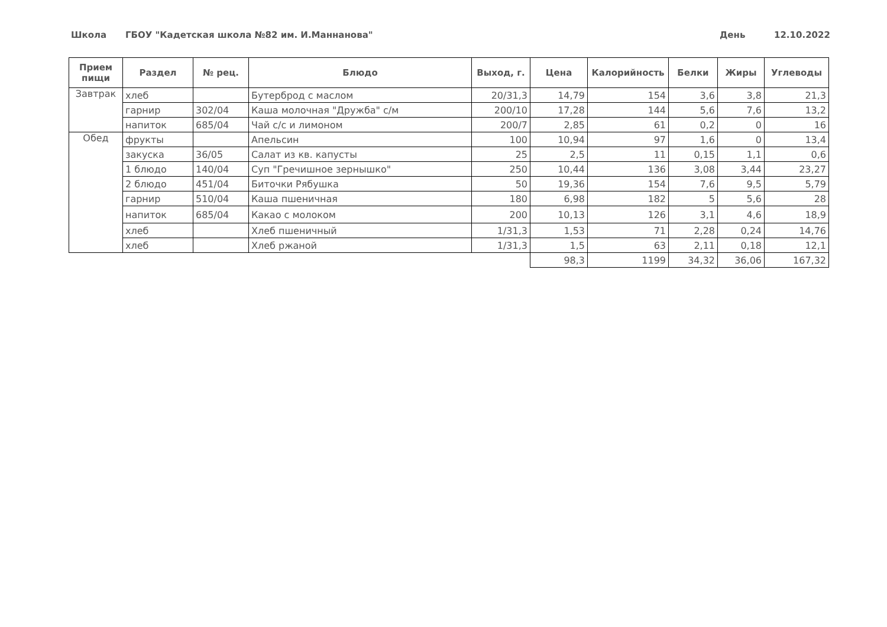Школа
ГБОУ "Кадетская школа №82 им. И.Маннанова"
День 12.10.2022
| Прием пищи | Раздел | № рец. | Блюдо | Выход, г. | Цена | Калорийность | Белки | Жиры | Углеводы |
| --- | --- | --- | --- | --- | --- | --- | --- | --- | --- |
| Завтрак | хлеб | | Бутерброд с маслом | 20/31,3 | 14,79 | 154 | 3,6 | 3,8 | 21,3 |
| | гарнир | 302/04 | Каша молочная "Дружба" с/м | 200/10 | 17,28 | 144 | 5,6 | 7,6 | 13,2 |
| | напиток | 685/04 | Чай с/с и лимоном | 200/7 | 2,85 | 61 | 0,2 | 0 | 16 |
| Обед | фрукты | | Апельсин | 100 | 10,94 | 97 | 1,6 | 0 | 13,4 |
| | закуска | 36/05 | Салат из кв. капусты | 25 | 2,5 | 11 | 0,15 | 1,1 | 0,6 |
| | 1 блюдо | 140/04 | Суп "Гречишное зернышко" | 250 | 10,44 | 136 | 3,08 | 3,44 | 23,27 |
| | 2 блюдо | 451/04 | Биточки Рябушка | 50 | 19,36 | 154 | 7,6 | 9,5 | 5,79 |
| | гарнир | 510/04 | Каша пшеничная | 180 | 6,98 | 182 | 5 | 5,6 | 28 |
| | напиток | 685/04 | Какао с молоком | 200 | 10,13 | 126 | 3,1 | 4,6 | 18,9 |
| | хлеб | | Хлеб пшеничный | 1/31,3 | 1,53 | 71 | 2,28 | 0,24 | 14,76 |
| | хлеб | | Хлеб ржаной | 1/31,3 | 1,5 | 63 | 2,11 | 0,18 | 12,1 |
| | | | | | 98,3 | 1199 | 34,32 | 36,06 | 167,32 |